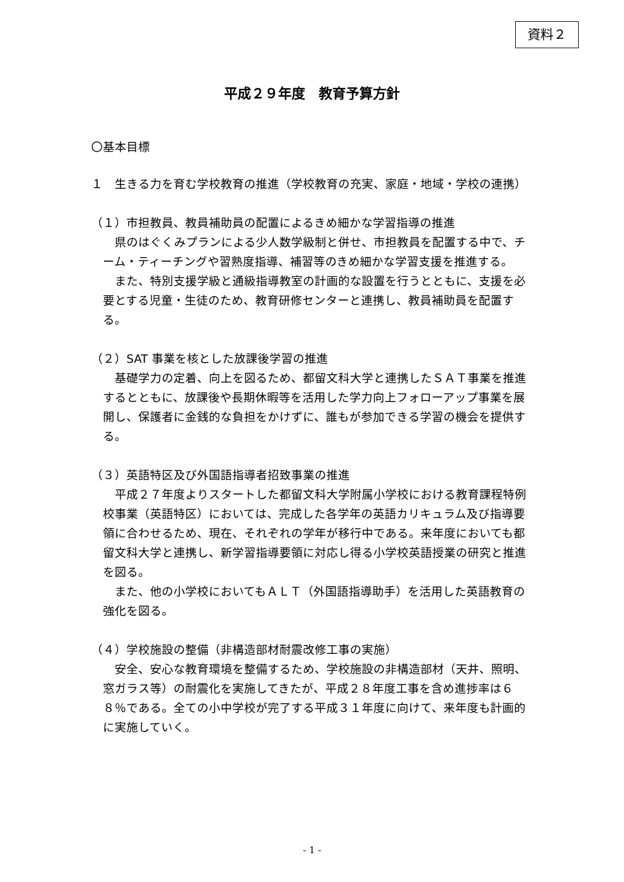資料２
平成２９年度　教育予算方針
〇基本目標
１　生きる力を育む学校教育の推進（学校教育の充実、家庭・地域・学校の連携）
（１）市担教員、教員補助員の配置によるきめ細かな学習指導の推進
県のはぐくみプランによる少人数学級制と併せ、市担教員を配置する中で、チーム・ティーチングや習熟度指導、補習等のきめ細かな学習支援を推進する。
また、特別支援学級と通級指導教室の計画的な設置を行うとともに、支援を必要とする児童・生徒のため、教育研修センターと連携し、教員補助員を配置する。
（２）SAT 事業を核とした放課後学習の推進
基礎学力の定着、向上を図るため、都留文科大学と連携したＳＡＴ事業を推進するとともに、放課後や長期休暇等を活用した学力向上フォローアップ事業を展開し、保護者に金銭的な負担をかけずに、誰もが参加できる学習の機会を提供する。
（３）英語特区及び外国語指導者招致事業の推進
平成２７年度よりスタートした都留文科大学附属小学校における教育課程特例校事業（英語特区）においては、完成した各学年の英語カリキュラム及び指導要領に合わせるため、現在、それぞれの学年が移行中である。来年度においても都留文科大学と連携し、新学習指導要領に対応し得る小学校英語授業の研究と推進を図る。
また、他の小学校においてもＡＬＴ（外国語指導助手）を活用した英語教育の強化を図る。
（４）学校施設の整備（非構造部材耐震改修工事の実施）
安全、安心な教育環境を整備するため、学校施設の非構造部材（天井、照明、窓ガラス等）の耐震化を実施してきたが、平成２８年度工事を含め進捗率は６８％である。全ての小中学校が完了する平成３１年度に向けて、来年度も計画的に実施していく。
- 1 -